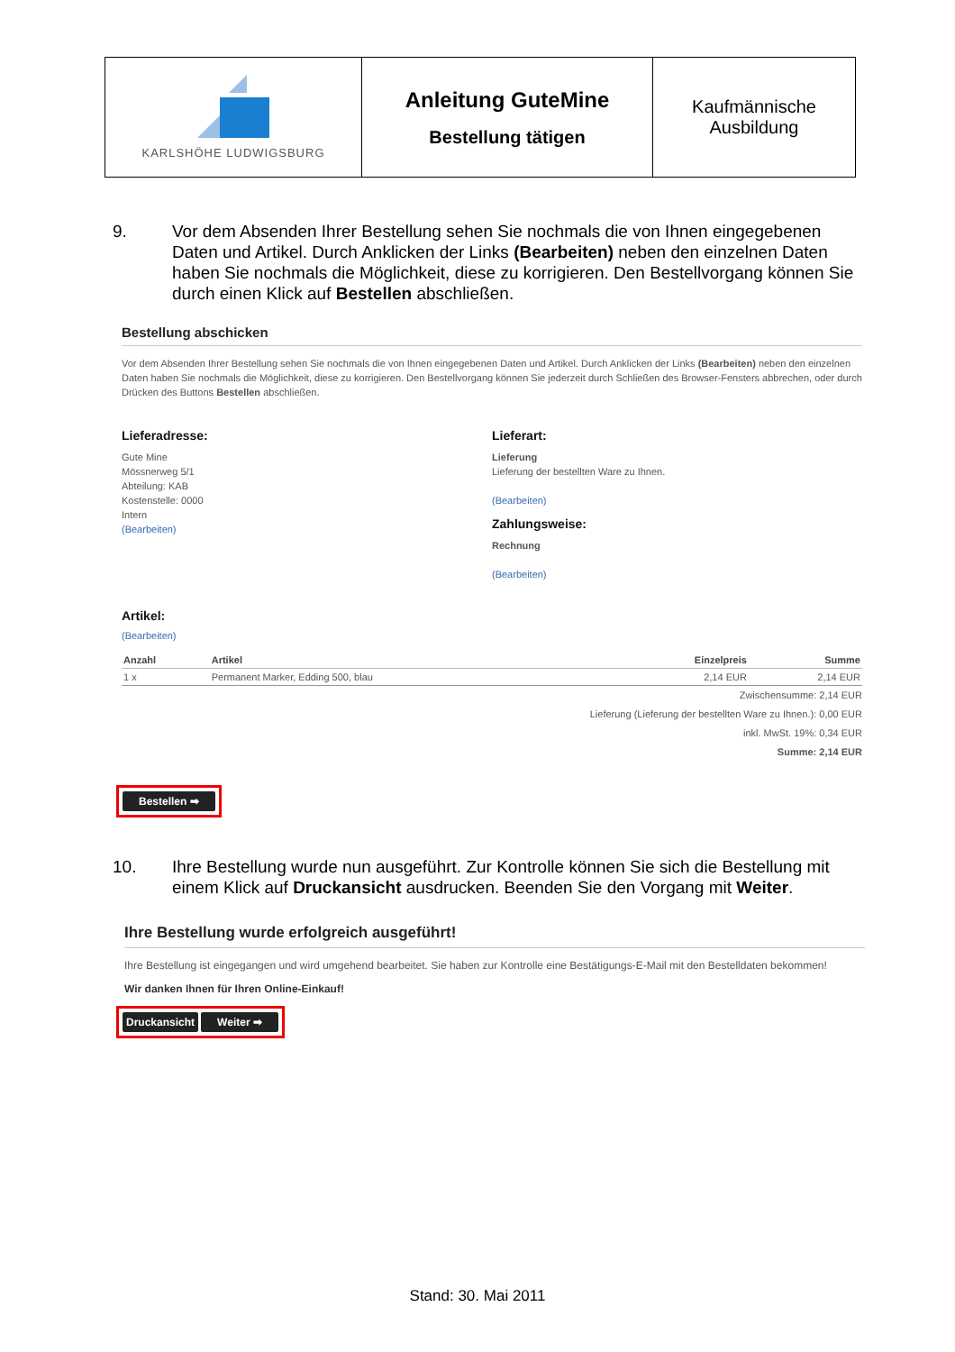| KARLSHÖHE LUDWIGSBURG | Anleitung GuteMine Bestellung tätigen | Kaufmännische Ausbildung |
9. Vor dem Absenden Ihrer Bestellung sehen Sie nochmals die von Ihnen eingegebenen Daten und Artikel. Durch Anklicken der Links (Bearbeiten) neben den einzelnen Daten haben Sie nochmals die Möglichkeit, diese zu korrigieren. Den Bestellvorgang können Sie durch einen Klick auf Bestellen abschließen.
Bestellung abschicken
Vor dem Absenden Ihrer Bestellung sehen Sie nochmals die von Ihnen eingegebenen Daten und Artikel. Durch Anklicken der Links (Bearbeiten) neben den einzelnen Daten haben Sie nochmals die Möglichkeit, diese zu korrigieren. Den Bestellvorgang können Sie jederzeit durch Schließen des Browser-Fensters abbrechen, oder durch Drücken des Buttons Bestellen abschließen.
Lieferadresse:
Gute Mine
Mössnerweg 5/1
Abteilung: KAB
Kostenstelle: 0000
Intern
(Bearbeiten)
Lieferart:
Lieferung
Lieferung der bestellten Ware zu Ihnen.
(Bearbeiten)
Zahlungsweise:
Rechnung
(Bearbeiten)
Artikel:
(Bearbeiten)
| Anzahl | Artikel | Einzelpreis | Summe |
| --- | --- | --- | --- |
| 1 x | Permanent Marker, Edding 500, blau | 2,14 EUR | 2,14 EUR |
Zwischensumme: 2,14 EUR
Lieferung (Lieferung der bestellten Ware zu Ihnen.): 0,00 EUR
inkl. MwSt. 19%: 0,34 EUR
Summe: 2,14 EUR
Bestellen ➡
10. Ihre Bestellung wurde nun ausgeführt. Zur Kontrolle können Sie sich die Bestellung mit einem Klick auf Druckansicht ausdrucken. Beenden Sie den Vorgang mit Weiter.
Ihre Bestellung wurde erfolgreich ausgeführt!
Ihre Bestellung ist eingegangen und wird umgehend bearbeitet. Sie haben zur Kontrolle eine Bestätigungs-E-Mail mit den Bestelldaten bekommen!
Wir danken Ihnen für Ihren Online-Einkauf!
Druckansicht Weiter ➡
Stand: 30. Mai 2011